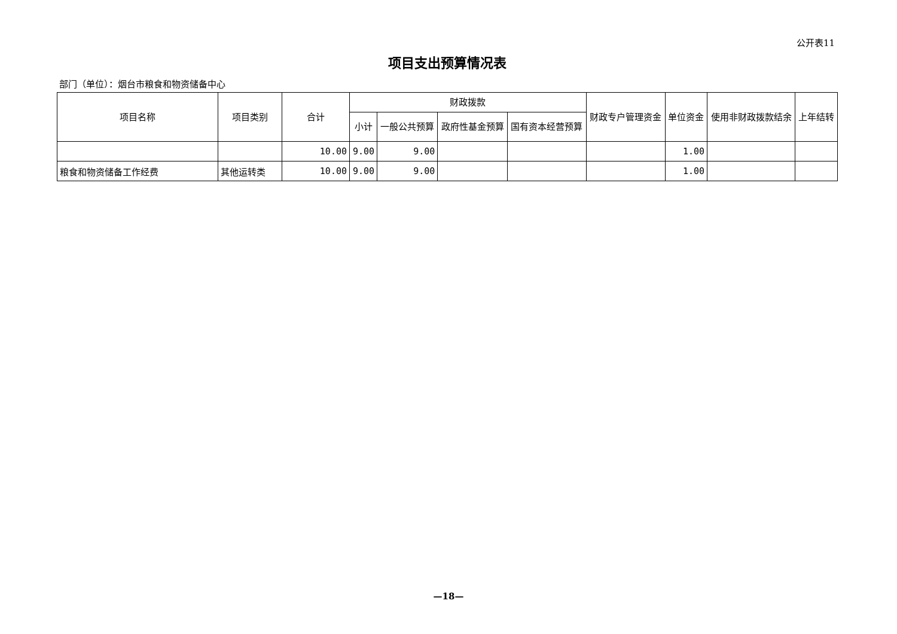公开表11
项目支出预算情况表
部门（单位）：烟台市粮食和物资储备中心
| 项目名称 | 项目类别 | 合计 | 财政拨款 | | | | 财政专户管理资金 | 单位资金 | 使用非财政拨款结余 | 上年结转 |
| --- | --- | --- | --- | --- | --- | --- | --- | --- | --- | --- |
| | | | 小计 | 一般公共预算 | 政府性基金预算 | 国有资本经营预算 | | | | |
| | | 10.00 | 9.00 | 9.00 | | | | 1.00 | | |
| 粮食和物资储备工作经费 | 其他运转类 | 10.00 | 9.00 | 9.00 | | | | 1.00 | | |
—18—